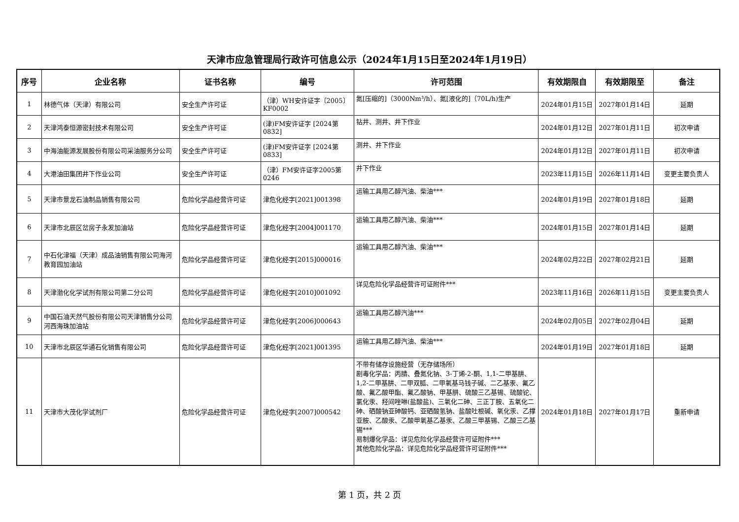天津市应急管理局行政许可信息公示（2024年1月15日至2024年1月19日）
| 序号 | 企业名称 | 证书名称 | 编号 | 许可范围 | 有效期限自 | 有效期限至 | 备注 |
| --- | --- | --- | --- | --- | --- | --- | --- |
| 1 | 林德气体（天津）有限公司 | 安全生产许可证 | （津）WH安许证字〔2005〕KF0002 | 氮[压缩的]（3000Nm³/h）、氮[液化的]（70L/h)生产 | 2024年01月15日 | 2027年01月14日 | 延期 |
| 2 | 天津鸿泰恒源密封技术有限公司 | 安全生产许可证 | (津)FM安许证字 [2024第0832] | 钻井、测井、井下作业 | 2024年01月12日 | 2027年01月11日 | 初次申请 |
| 3 | 中海油能源发展股份有限公司采油服务分公司 | 安全生产许可证 | (津)FM安许证字 [2024第0833] | 测井、井下作业 | 2024年01月12日 | 2027年01月11日 | 初次申请 |
| 4 | 大港油田集团井下作业公司 | 安全生产许可证 | （津）FM安许证字2005第0246 | 井下作业 | 2023年11月15日 | 2026年11月14日 | 变更主要负责人 |
| 5 | 天津市景龙石油制品销售有限公司 | 危险化学品经营许可证 | 津危化经字[2021]001398 | 运输工具用乙醇汽油、柴油*** | 2024年01月19日 | 2027年01月18日 | 延期 |
| 6 | 天津市北辰区岔房子永发加油站 | 危险化学品经营许可证 | 津危化经字[2004]001170 | 运输工具用乙醇汽油、柴油*** | 2024年01月15日 | 2027年01月14日 | 延期 |
| 7 | 中石化津福（天津）成品油销售有限公司海河教育园加油站 | 危险化学品经营许可证 | 津危化经字[2015]000016 | 运输工具用乙醇汽油、柴油*** | 2024年02月22日 | 2027年02月21日 | 延期 |
| 8 | 天津渤化化学试剂有限公司第二分公司 | 危险化学品经营许可证 | 津危化经字[2010]001092 | 详见危险化学品经营许可证附件*** | 2023年11月16日 | 2026年11月15日 | 变更主要负责人 |
| 9 | 中国石油天然气股份有限公司天津销售分公司河西海珠加油站 | 危险化学品经营许可证 | 津危化经字[2006]000643 | 运输工具用乙醇汽油*** | 2024年02月05日 | 2027年02月04日 | 延期 |
| 10 | 天津市北辰区华通石化销售有限公司 | 危险化学品经营许可证 | 津危化经字[2021]001395 | 运输工具用乙醇汽油、柴油*** | 2024年01月19日 | 2027年01月18日 | 延期 |
| 11 | 天津市大茂化学试剂厂 | 危险化学品经营许可证 | 津危化经字[2007]000542 | 不带有储存设施经营（无存储场所） 剧毒化学品：丙腈、叠氮化钠、3-丁烯-2-酮、1,1-二甲基肼、1,2-二甲基肼、二甲双胍、二甲氧基马钱子碱、二乙基汞、氟乙酸、氟乙酸甲酯、氟乙酸钠、甲基肼、硫酸三乙基锡、硫酸铊、氯化汞、羟间唑啉(盐酸盐)、三氧化二砷、三正丁胺、五氧化二砷、硒酸钠亚砷酸钙、亚硒酸氢钠、盐酸吐根碱、氧化汞、乙撑亚胺、乙酸汞、乙酸甲氧基乙基汞、乙酸三甲基锡、乙酸三乙基锡*** 易制爆化学品：详见危险化学品经营许可证附件*** 其他危险化学品：详见危险化学品经营许可证附件*** | 2024年01月18日 | 2027年01月17日 | 重新申请 |
第 1 页，共 2 页